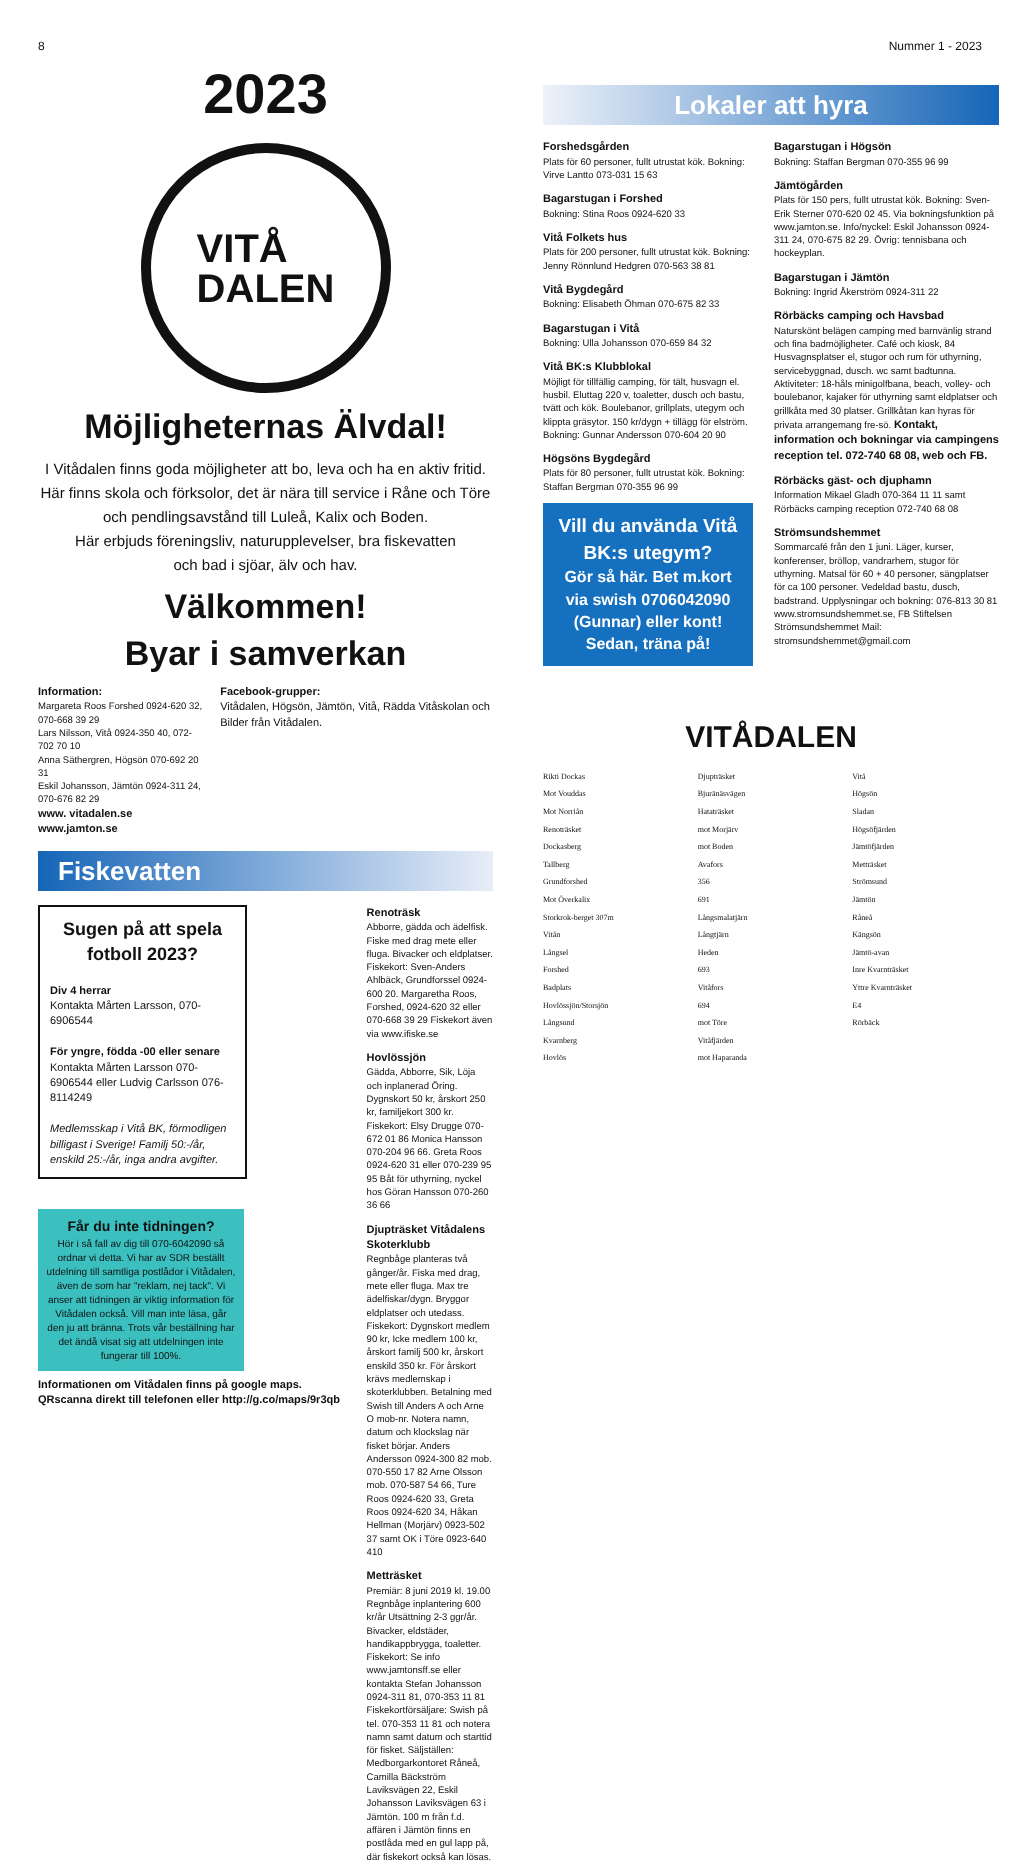8 Nummer 1 - 2023
2023
VITÅ
DALEN
Möjligheternas Älvdal!
I Vitådalen finns goda möjligheter att bo, leva och ha en aktiv fritid.
Här finns skola och förksolor, det är nära till service i Råne och Töre
och pendlingsavstånd till Luleå, Kalix och Boden.
Här erbjuds föreningsliv, naturupplevelser, bra fiskevatten
och bad i sjöar, älv och hav.
Välkommen!
Byar i samverkan
Information:
Margareta Roos Forshed 0924-620 32, 070-668 39 29
Lars Nilsson, Vitå 0924-350 40, 072-702 70 10
Anna Säthergren, Högsön 070-692 20 31
Eskil Johansson, Jämtön 0924-311 24, 070-676 82 29
www. vitadalen.se www.jamton.se
Facebook-grupper:
Vitådalen, Högsön, Jämtön, Vitå, Rädda Vitåskolan och Bilder från Vitådalen.
Fiskevatten
Sugen på att spela fotboll 2023?
Div 4 herrar
Kontakta Mårten Larsson, 070-6906544
För yngre, födda -00 eller senare
Kontakta Mårten Larsson 070-6906544 eller Ludvig Carlsson 076-8114249
Medlemsskap i Vitå BK, förmodligen billigast i Sverige! Familj 50:-/år, enskild 25:-/år, inga andra avgifter.
Får du inte tidningen?
Hör i så fall av dig till 070-6042090 så ordnar vi detta. Vi har av SDR beställt utdelning till samtliga postlådor i Vitådalen, även de som har "reklam, nej tack". Vi anser att tidningen är viktig information för Vitådalen också. Vill man inte läsa, går den ju att bränna. Trots vår beställning har det ändå visat sig att utdelningen inte fungerar till 100%.
Informationen om Vitådalen finns på google maps. QRscanna direkt till telefonen eller http://g.co/maps/9r3qb
Renoträsk
Abborre, gädda och ädelfisk. Fiske med drag mete eller fluga. Bivacker och eldplatser. Fiskekort: Sven-Anders Ahlbäck, Grundforssel 0924-600 20. Margaretha Roos, Forshed, 0924-620 32 eller 070-668 39 29 Fiskekort även via www.ifiske.se
Hovlössjön
Gädda, Abborre, Sik, Löja och inplanerad Öring. Dygnskort 50 kr, årskort 250 kr, familjekort 300 kr. Fiskekort: Elsy Drugge 070-672 01 86 Monica Hansson 070-204 96 66. Greta Roos 0924-620 31 eller 070-239 95 95 Båt för uthyrning, nyckel hos Göran Hansson 070-260 36 66
Djupträsket Vitådalens Skoterklubb
Regnbåge planteras två gånger/år. Fiska med drag, mete eller fluga. Max tre ädelfiskar/dygn. Bryggor eldplatser och utedass. Fiskekort: Dygnskort medlem 90 kr, Icke medlem 100 kr, årskort familj 500 kr, årskort enskild 350 kr. För årskort krävs medlemskap i skoterklubben. Betalning med Swish till Anders A och Arne O mob-nr. Notera namn, datum och klockslag när fisket börjar. Anders Andersson 0924-300 82 mob. 070-550 17 82 Arne Olsson mob. 070-587 54 66, Ture Roos 0924-620 33, Greta Roos 0924-620 34, Håkan Hellman (Morjärv) 0923-502 37 samt OK i Töre 0923-640 410
Metträsket
Premiär: 8 juni 2019 kl. 19.00 Regnbåge inplantering 600 kr/år Utsättning 2-3 ggr/år. Bivacker, eldstäder, handikappbrygga, toaletter. Fiskekort: Se info www.jamtonsff.se eller kontakta Stefan Johansson 0924-311 81, 070-353 11 81 Fiskekortförsäljare: Swish på tel. 070-353 11 81 och notera namn samt datum och starttid för fisket. Säljställen: Medborgarkontoret Råneå, Camilla Bäckström Laviksvägen 22, Eskil Johansson Laviksvägen 63 i Jämtön. 100 m från f.d. affären i Jämtön finns en postlåda med en gul lapp på, där fiskekort också kan lösas.
Lokaler att hyra
Forshedsgården
Plats för 60 personer, fullt utrustat kök. Bokning: Virve Lantto 073-031 15 63
Bagarstugan i Forshed
Bokning: Stina Roos 0924-620 33
Vitå Folkets hus
Plats för 200 personer, fullt utrustat kök. Bokning: Jenny Rönnlund Hedgren 070-563 38 81
Vitå Bygdegård
Bokning: Elisabeth Öhman 070-675 82 33
Bagarstugan i Vitå
Bokning: Ulla Johansson 070-659 84 32
Vitå BK:s Klubblokal
Möjligt för tillfällig camping, för tält, husvagn el. husbil. Eluttag 220 v, toaletter, dusch och bastu, tvätt och kök. Boulebanor, grillplats, utegym och klippta gräsytor. 150 kr/dygn + tillägg för elström. Bokning: Gunnar Andersson 070-604 20 90
Högsöns Bygdegård
Plats för 80 personer, fullt utrustat kök. Bokning: Staffan Bergman 070-355 96 99
Vill du använda Vitå BK:s utegym?
Gör så här. Bet m.kort via swish 0706042090 (Gunnar) eller kont! Sedan, träna på!
Bagarstugan i Högsön
Bokning: Staffan Bergman 070-355 96 99
Jämtögården
Plats för 150 pers, fullt utrustat kök. Bokning: Sven-Erik Sterner 070-620 02 45. Via bokningsfunktion på www.jamton.se. Info/nyckel: Eskil Johansson 0924-311 24, 070-675 82 29. Övrig: tennisbana och hockeyplan.
Bagarstugan i Jämtön
Bokning: Ingrid Åkerström 0924-311 22
Rörbäcks camping och Havsbad
Naturskönt belägen camping med barnvänlig strand och fina badmöjligheter. Café och kiosk, 84 Husvagnsplatser el, stugor och rum för uthyrning, servicebyggnad, dusch. wc samt badtunna. Aktiviteter: 18-håls minigolfbana, beach, volley- och boulebanor, kajaker för uthyrning samt eldplatser och grillkåta med 30 platser. Grillkåtan kan hyras för privata arrangemang fre-sö. Kontakt, information och bokningar via campingens reception tel. 072-740 68 08, web och FB.
Rörbäcks gäst- och djuphamn
Information Mikael Gladh 070-364 11 11 samt Rörbäcks camping reception 072-740 68 08
Strömsundshemmet
Sommarcafé från den 1 juni. Läger, kurser, konferenser, bröllop, vandrarhem, stugor för uthyrning. Matsal för 60 + 40 personer, sängplatser för ca 100 personer. Vedeldad bastu, dusch, badstrand. Upplysningar och bokning: 076-813 30 81 www.stromsundshemmet.se, FB Stiftelsen Strömsundshemmet Mail: stromsundshemmet@gmail.com
VITÅDALEN
Rikti Dockas
Mot Vouddas
Mot Norriån
Renoträsket
Dockasberg
Tallberg
Grundforshed
Mot Överkalix
Storkrok-berget 307m
Vitån
Långsel
Forshed
Badplats
Hovlössjön/Storsjön
Långsund
Kvarnberg
Hovlös
Djupträsket
Bjuränäsvägen
Hataträsket
mot Morjärv
mot Boden
Avafors
356
691
Långsmalatjärn
Långtjärn
Heden
693
Vitåfors
694
mot Töre
Vitåfjärden
mot Haparanda
Vitå
Högsön
Sladan
Högsöfjärden
Jämtöfjärden
Metträsket
Strömsund
Jämtön
Råneå
Kängsön
Jämtö-avan
Inre Kvarnträsket
Yttre Kvarnträsket
E4
Rörbäck